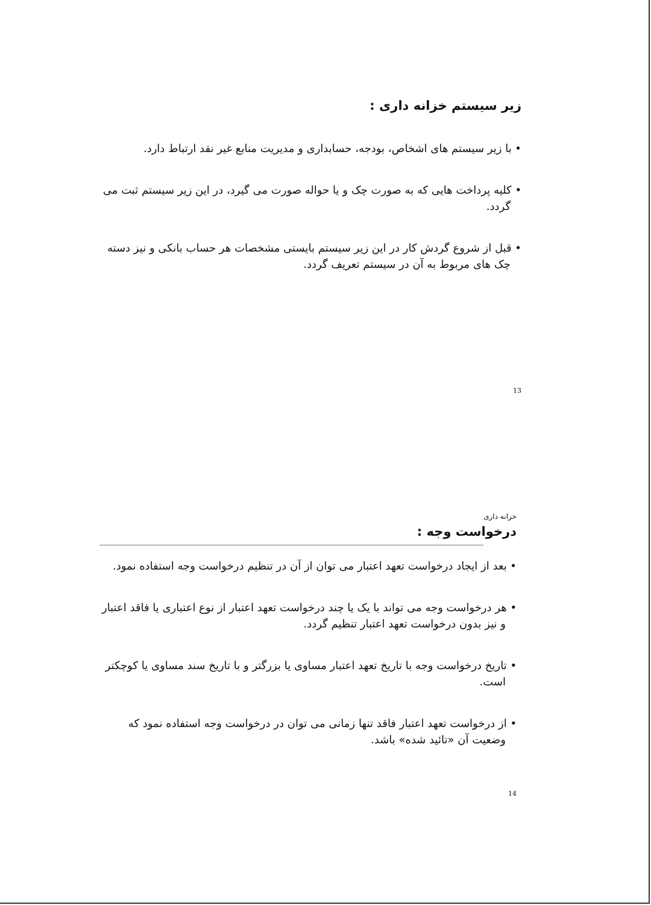زیر سیستم خزانه داری :
• با زیر سیستم های اشخاص، بودجه، حسابداری و مدیریت منابع غیر نقد ارتباط دارد.
• کلیه پرداخت هایی که به صورت چک و یا حواله صورت می گیرد، در این زیر سیستم ثبت می گردد.
• قبل از شروع گردش کار در این زیر سیستم بایستی مشخصات هر حساب بانکی و نیز دسته چک های مربوط به آن در سیستم تعریف گردد.
13
خزانه داری
درخواست وجه :
• بعد از ایجاد درخواست تعهد اعتبار می توان از آن در تنظیم درخواست وجه استفاده نمود.
• هر درخواست وجه می تواند با یک یا چند درخواست تعهد اعتبار از نوع اعتباری یا فاقد اعتبار و نیز بدون درخواست تعهد اعتبار تنظیم گردد.
• تاریخ درخواست وجه با تاریخ تعهد اعتبار مساوی یا بزرگتر و با تاریخ سند مساوی یا کوچکتر است.
• از درخواست تعهد اعتبار فاقد تنها زمانی می توان در درخواست وجه استفاده نمود که وضعیت آن «تائید شده» باشد.
14